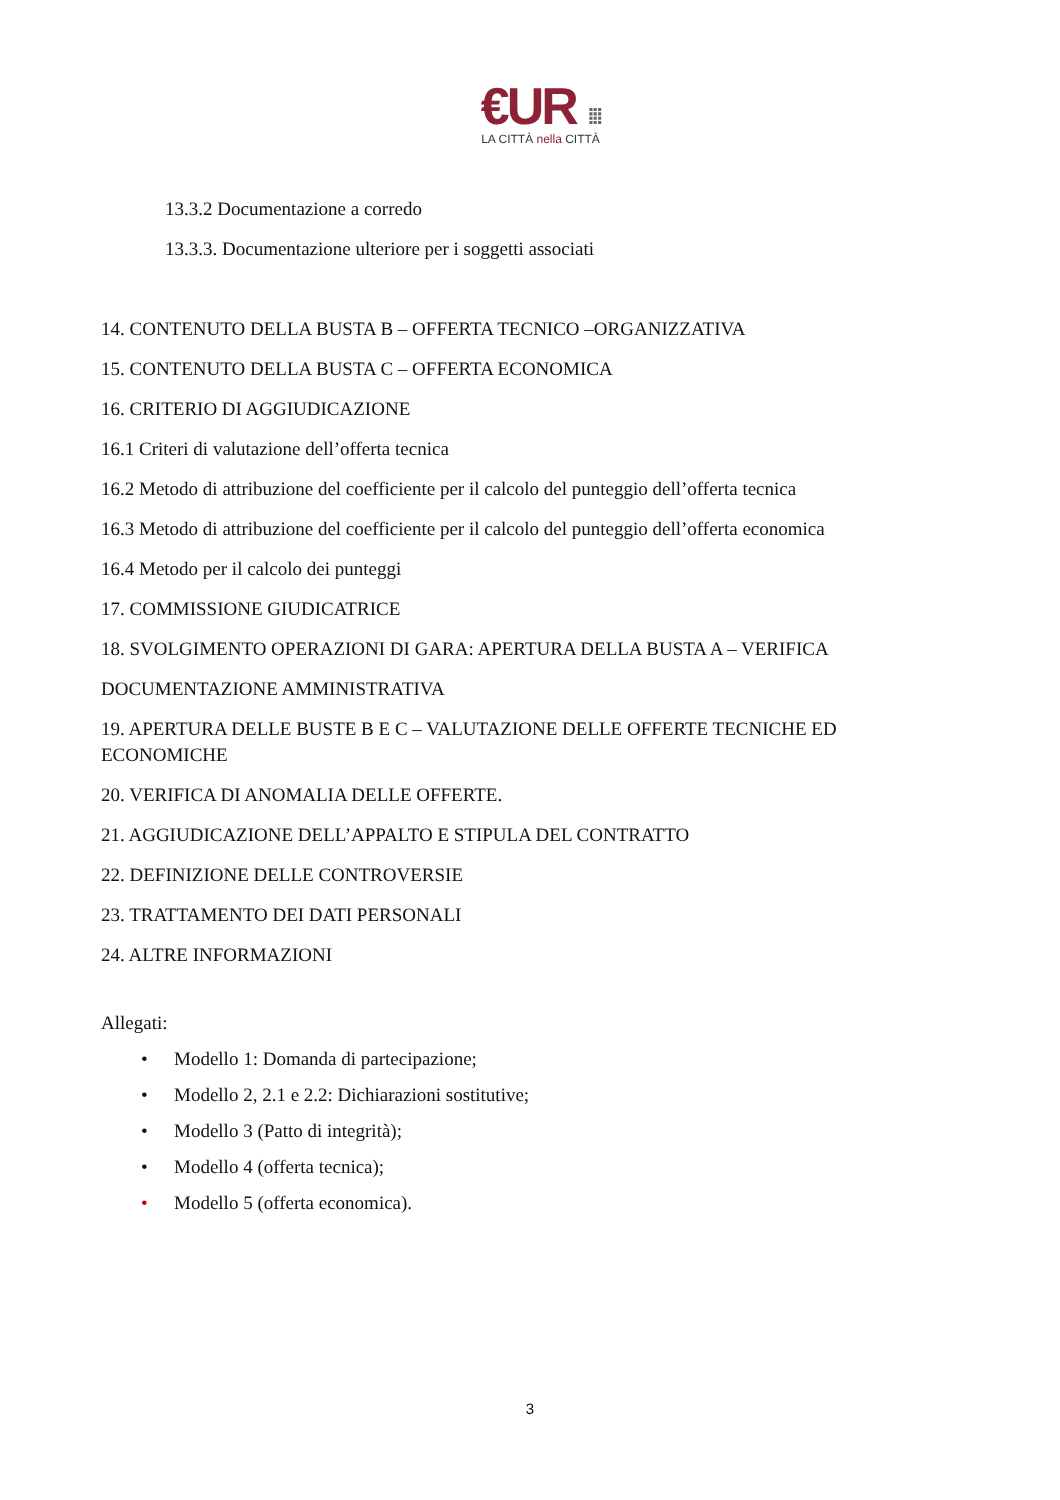€UR ⁞⁞⁞
LA CITTÀ nella CITTÀ
13.3.2 Documentazione a corredo
13.3.3. Documentazione ulteriore per i soggetti associati
14. CONTENUTO DELLA BUSTA B – OFFERTA TECNICO –ORGANIZZATIVA
15. CONTENUTO DELLA BUSTA C – OFFERTA ECONOMICA
16. CRITERIO DI AGGIUDICAZIONE
16.1 Criteri di valutazione dell’offerta tecnica
16.2 Metodo di attribuzione del coefficiente per il calcolo del punteggio dell’offerta tecnica
16.3 Metodo di attribuzione del coefficiente per il calcolo del punteggio dell’offerta economica
16.4 Metodo per il calcolo dei punteggi
17. COMMISSIONE GIUDICATRICE
18. SVOLGIMENTO OPERAZIONI DI GARA: APERTURA DELLA BUSTA A – VERIFICA
DOCUMENTAZIONE AMMINISTRATIVA
19. APERTURA DELLE BUSTE B E C – VALUTAZIONE DELLE OFFERTE TECNICHE ED ECONOMICHE
20. VERIFICA DI ANOMALIA DELLE OFFERTE.
21. AGGIUDICAZIONE DELL’APPALTO E STIPULA DEL CONTRATTO
22. DEFINIZIONE DELLE CONTROVERSIE
23. TRATTAMENTO DEI DATI PERSONALI
24. ALTRE INFORMAZIONI
Allegati:
• Modello 1: Domanda di partecipazione;
• Modello 2, 2.1 e 2.2: Dichiarazioni sostitutive;
• Modello 3 (Patto di integrità);
• Modello 4 (offerta tecnica);
• Modello 5 (offerta economica).
3